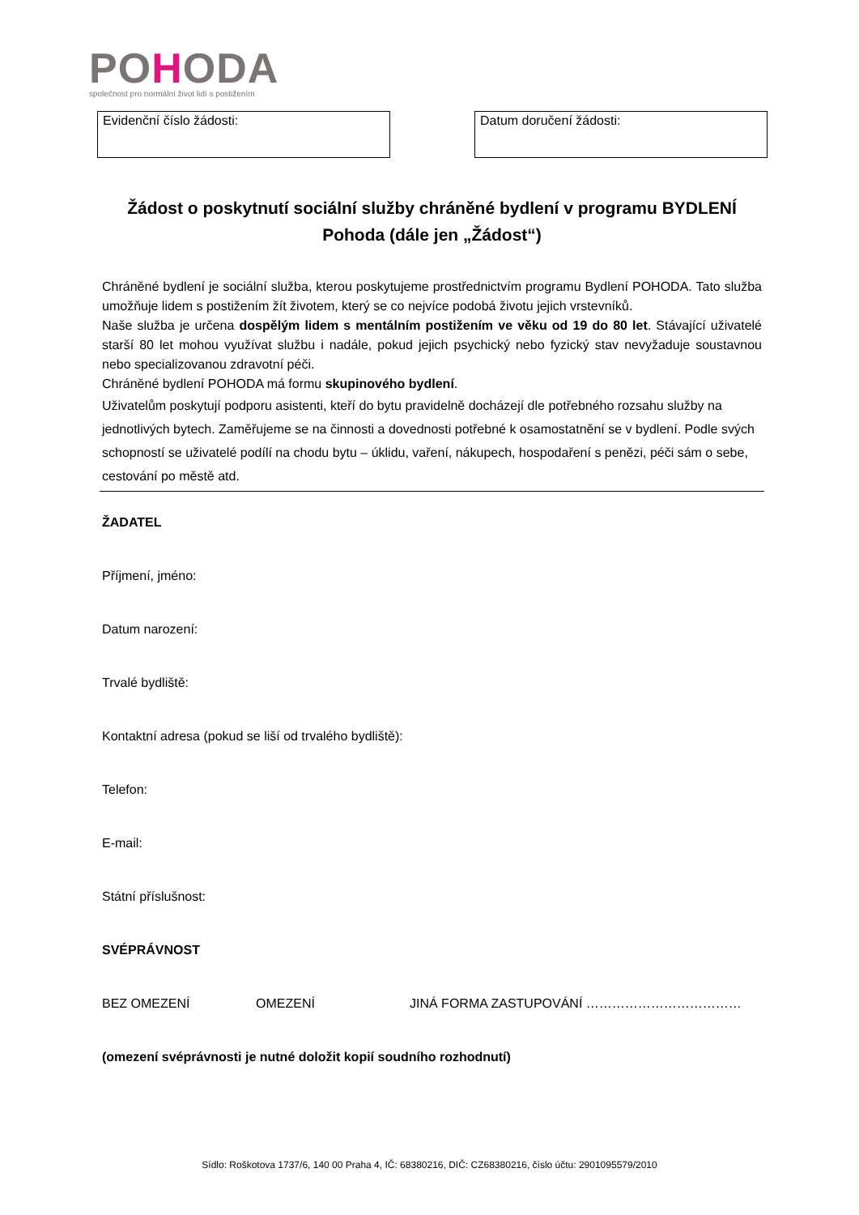POHODA
společnost pro normální život lidí s postižením
Evidenční číslo žádosti: Datum doručení žádosti:
Žádost o poskytnutí sociální služby chráněné bydlení v programu BYDLENÍ Pohoda (dále jen „Žádost“)
Chráněné bydlení je sociální služba, kterou poskytujeme prostřednictvím programu Bydlení POHODA. Tato služba umožňuje lidem s postižením žít životem, který se co nejvíce podobá životu jejich vrstevníků.
Naše služba je určena dospělým lidem s mentálním postižením ve věku od 19 do 80 let. Stávající uživatelé starší 80 let mohou využívat službu i nadále, pokud jejich psychický nebo fyzický stav nevyžaduje soustavnou nebo specializovanou zdravotní péči.
Chráněné bydlení POHODA má formu skupinového bydlení.
Uživatelům poskytují podporu asistenti, kteří do bytu pravidelně docházejí dle potřebného rozsahu služby na jednotlivých bytech. Zaměřujeme se na činnosti a dovednosti potřebné k osamostatnění se v bydlení. Podle svých schopností se uživatelé podílí na chodu bytu – úklidu, vaření, nákupech, hospodaření s penězi, péči sám o sebe, cestování po městě atd.
ŽADATEL
Příjmení, jméno:
Datum narození:
Trvalé bydliště:
Kontaktní adresa (pokud se liší od trvalého bydliště):
Telefon:
E-mail:
Státní příslušnost:
SVÉPRÁVNOST
BEZ OMEZENÍ OMEZENÍ JINÁ FORMA ZASTUPOVÁNÍ ………………………………
(omezení svéprávnosti je nutné doložit kopií soudního rozhodnutí)
Sídlo: Roškotova 1737/6, 140 00 Praha 4, IČ: 68380216, DIČ: CZ68380216, číslo účtu: 2901095579/2010